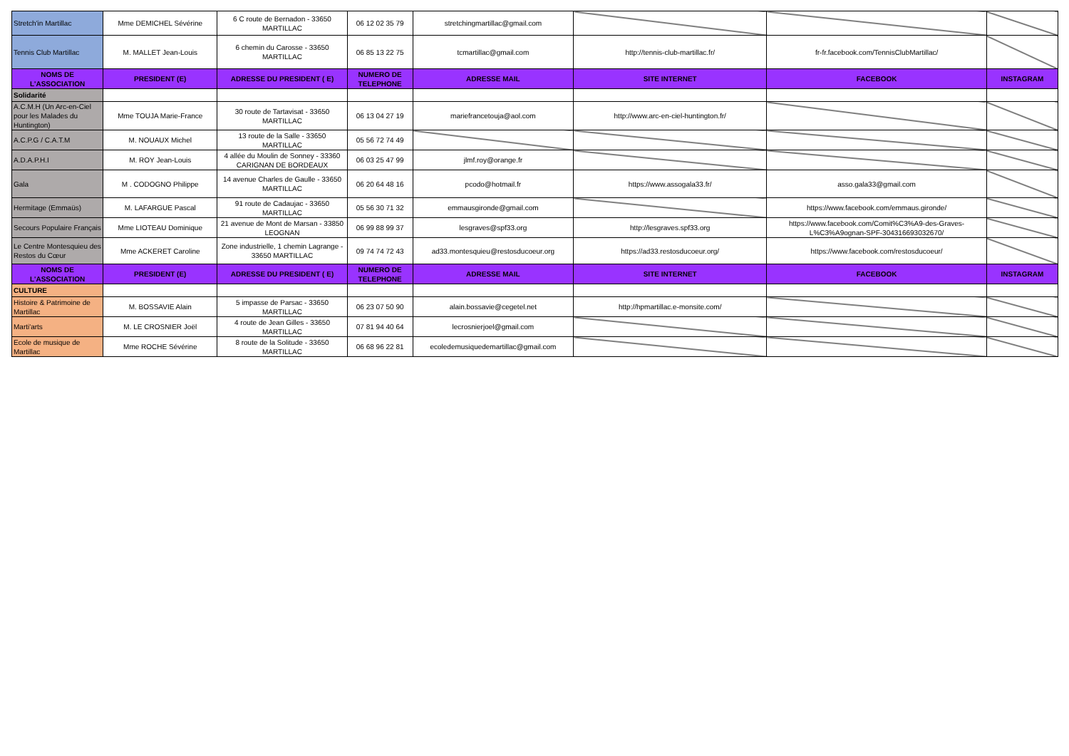| Stretch'in Martillac | Mme DEMICHEL Sévérine | 6 C route de Bernadon - 33650 MARTILLAC | 06 12 02 35 79 | stretchingmartillac@gmail.com | | | |
| Tennis Club Martillac | M. MALLET Jean-Louis | 6 chemin du Carosse - 33650 MARTILLAC | 06 85 13 22 75 | tcmartillac@gmail.com | http://tennis-club-martillac.fr/ | fr-fr.facebook.com/TennisClubMartillac/ | |
| NOMS DE L'ASSOCIATION | PRESIDENT (E) | ADRESSE DU PRESIDENT ( E) | NUMERO DE TELEPHONE | ADRESSE MAIL | SITE INTERNET | FACEBOOK | INSTAGRAM |
| Solidarité | | | | | | | |
| A.C.M.H (Un Arc-en-Ciel pour les Malades du Huntington) | Mme TOUJA Marie-France | 30 route de Tartavisat - 33650 MARTILLAC | 06 13 04 27 19 | mariefrancetouja@aol.com | http://www.arc-en-ciel-huntington.fr/ | | |
| A.C.P.G / C.A.T.M | M. NOUAUX Michel | 13 route de la Salle - 33650 MARTILLAC | 05 56 72 74 49 | | | | |
| A.D.A.P.H.I | M. ROY Jean-Louis | 4 allée du Moulin de Sonney - 33360 CARIGNAN DE BORDEAUX | 06 03 25 47 99 | jlmf.roy@orange.fr | | | |
| Gala | M . CODOGNO Philippe | 14 avenue Charles de Gaulle - 33650 MARTILLAC | 06 20 64 48 16 | pcodo@hotmail.fr | https://www.assogala33.fr/ | asso.gala33@gmail.com | |
| Hermitage (Emmaüs) | M. LAFARGUE Pascal | 91 route de Cadaujac - 33650 MARTILLAC | 05 56 30 71 32 | emmausgironde@gmail.com | | https://www.facebook.com/emmaus.gironde/ | |
| Secours Populaire Français | Mme LIOTEAU Dominique | 21 avenue de Mont de Marsan - 33850 LEOGNAN | 06 99 88 99 37 | lesgraves@spf33.org | http://lesgraves.spf33.org | https://www.facebook.com/Comit%C3%A9-des-Graves-L%C3%A9ognan-SPF-304316693032670/ | |
| Le Centre Montesquieu des Restos du Cœur | Mme ACKERET Caroline | Zone industrielle, 1 chemin Lagrange - 33650 MARTILLAC | 09 74 74 72 43 | ad33.montesquieu@restosducoeur.org | https://ad33.restosducoeur.org/ | https://www.facebook.com/restosducoeur/ | |
| NOMS DE L'ASSOCIATION | PRESIDENT (E) | ADRESSE DU PRESIDENT ( E) | NUMERO DE TELEPHONE | ADRESSE MAIL | SITE INTERNET | FACEBOOK | INSTAGRAM |
| CULTURE | | | | | | | |
| Histoire & Patrimoine de Martillac | M. BOSSAVIE Alain | 5 impasse de Parsac - 33650 MARTILLAC | 06 23 07 50 90 | alain.bossavie@cegetel.net | http://hpmartillac.e-monsite.com/ | | |
| Marti'arts | M. LE CROSNIER Joël | 4 route de Jean Gilles - 33650 MARTILLAC | 07 81 94 40 64 | lecrosnierjoel@gmail.com | | | |
| Ecole de musique de Martillac | Mme ROCHE Sévérine | 8 route de la Solitude - 33650 MARTILLAC | 06 68 96 22 81 | ecoledemusiquedemartillac@gmail.com | | | |